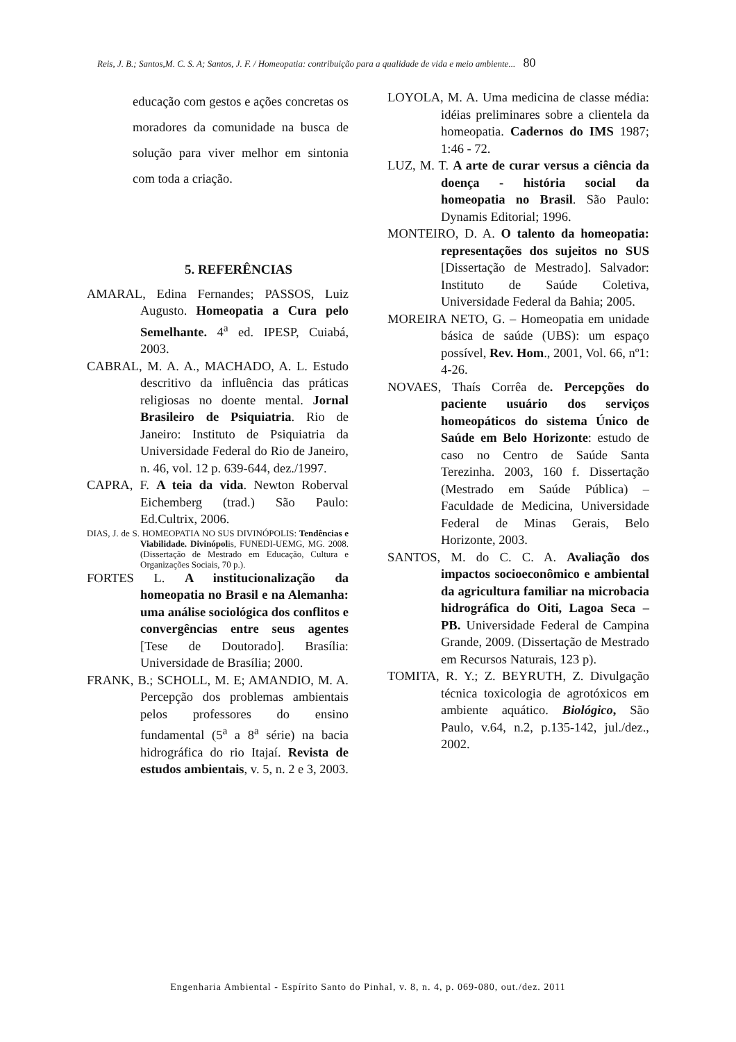Reis, J. B.; Santos,M. C. S. A; Santos, J. F. / Homeopatia: contribuição para a qualidade de vida e meio ambiente... 80
educação com gestos e ações concretas os moradores da comunidade na busca de solução para viver melhor em sintonia com toda a criação.
5. REFERÊNCIAS
AMARAL, Edina Fernandes; PASSOS, Luiz Augusto. Homeopatia a Cura pelo Semelhante. 4<sup>a</sup> ed. IPESP, Cuiabá, 2003.
CABRAL, M. A. A., MACHADO, A. L. Estudo descritivo da influência das práticas religiosas no doente mental. Jornal Brasileiro de Psiquiatria. Rio de Janeiro: Instituto de Psiquiatria da Universidade Federal do Rio de Janeiro, n. 46, vol. 12 p. 639-644, dez./1997.
CAPRA, F. A teia da vida. Newton Roberval Eichemberg (trad.) São Paulo: Ed.Cultrix, 2006.
DIAS, J. de S. HOMEOPATIA NO SUS DIVINÓPOLIS: Tendências e Viabilidade. Divinópolis, FUNEDI-UEMG, MG. 2008. (Dissertação de Mestrado em Educação, Cultura e Organizações Sociais, 70 p.).
FORTES L. A institucionalização da homeopatia no Brasil e na Alemanha: uma análise sociológica dos conflitos e convergências entre seus agentes [Tese de Doutorado]. Brasília: Universidade de Brasília; 2000.
FRANK, B.; SCHOLL, M. E; AMANDIO, M. A. Percepção dos problemas ambientais pelos professores do ensino fundamental (5<sup>a</sup> a 8<sup>a</sup> série) na bacia hidrográfica do rio Itajaí. Revista de estudos ambientais, v. 5, n. 2 e 3, 2003.
LOYOLA, M. A. Uma medicina de classe média: idéias preliminares sobre a clientela da homeopatia. Cadernos do IMS 1987; 1:46 - 72.
LUZ, M. T. A arte de curar versus a ciência da doença - história social da homeopatia no Brasil. São Paulo: Dynamis Editorial; 1996.
MONTEIRO, D. A. O talento da homeopatia: representações dos sujeitos no SUS [Dissertação de Mestrado]. Salvador: Instituto de Saúde Coletiva, Universidade Federal da Bahia; 2005.
MOREIRA NETO, G. – Homeopatia em unidade básica de saúde (UBS): um espaço possível, Rev. Hom., 2001, Vol. 66, nº1: 4-26.
NOVAES, Thaís Corrêa de. Percepções do paciente usuário dos serviços homeopáticos do sistema Único de Saúde em Belo Horizonte: estudo de caso no Centro de Saúde Santa Terezinha. 2003, 160 f. Dissertação (Mestrado em Saúde Pública) – Faculdade de Medicina, Universidade Federal de Minas Gerais, Belo Horizonte, 2003.
SANTOS, M. do C. C. A. Avaliação dos impactos socioeconômico e ambiental da agricultura familiar na microbacia hidrográfica do Oiti, Lagoa Seca – PB. Universidade Federal de Campina Grande, 2009. (Dissertação de Mestrado em Recursos Naturais, 123 p).
TOMITA, R. Y.; Z. BEYRUTH, Z. Divulgação técnica toxicologia de agrotóxicos em ambiente aquático. Biológico, São Paulo, v.64, n.2, p.135-142, jul./dez., 2002.
Engenharia Ambiental - Espírito Santo do Pinhal, v. 8, n. 4, p. 069-080, out./dez. 2011